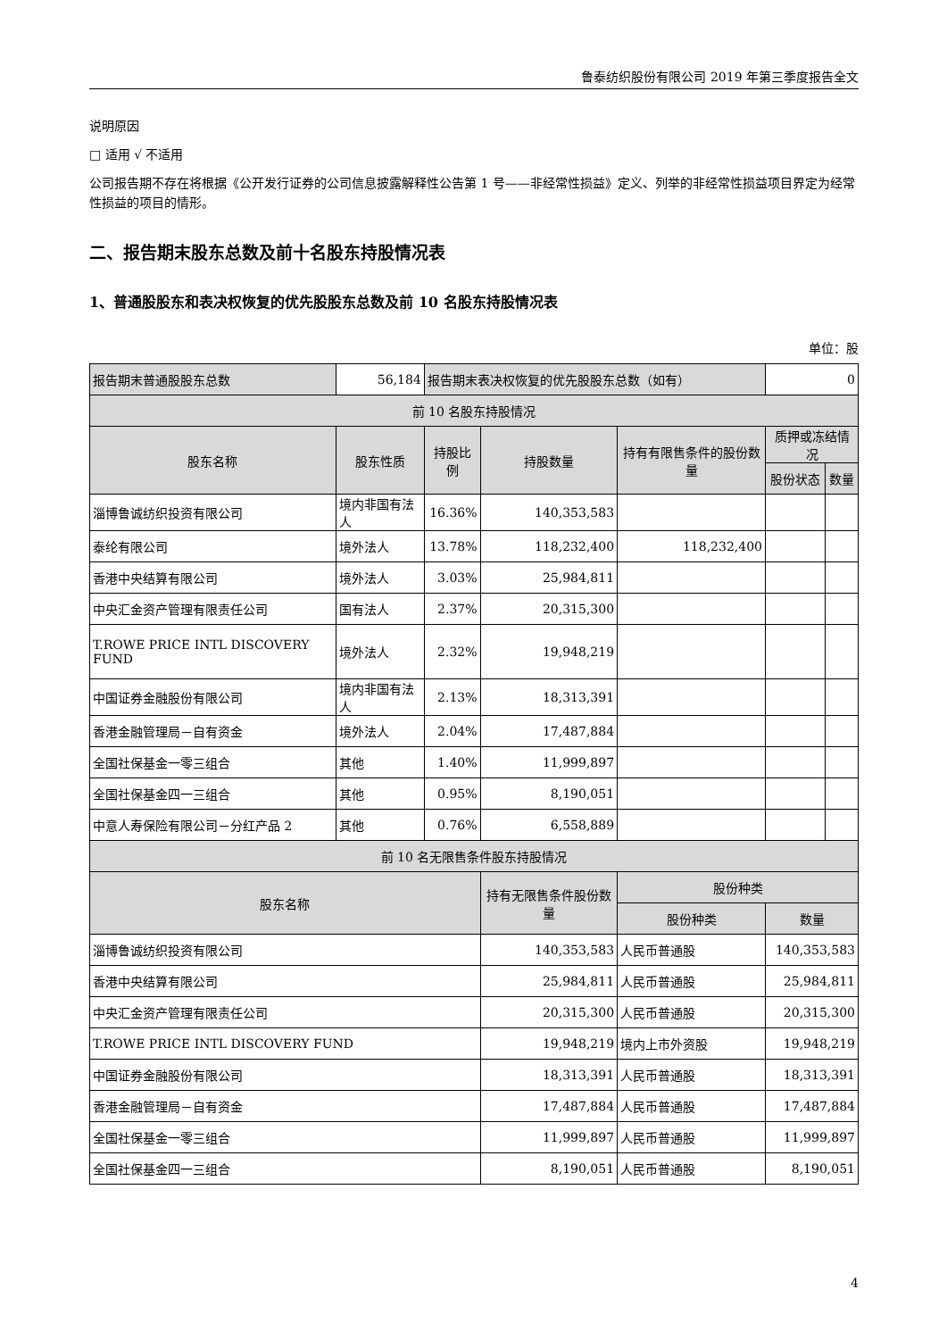鲁泰纺织股份有限公司 2019 年第三季度报告全文
说明原因
□ 适用 √ 不适用
公司报告期不存在将根据《公开发行证券的公司信息披露解释性公告第 1 号——非经常性损益》定义、列举的非经常性损益项目界定为经常性损益的项目的情形。
二、报告期末股东总数及前十名股东持股情况表
1、普通股股东和表决权恢复的优先股股东总数及前 10 名股东持股情况表
单位：股
| 报告期末普通股股东总数 | 56,184 | 报告期末表决权恢复的优先股股东总数（如有） | | | | 0 | |
| 前 10 名股东持股情况 | | | | | | | |
| 股东名称 | 股东性质 | 持股比例 | 持股数量 | 持有有限售条件的股份数量 | | 质押或冻结情况 | |
| | | | | | | 股份状态 | 数量 |
| 淄博鲁诚纺织投资有限公司 | 境内非国有法人 | 16.36% | 140,353,583 | | | | |
| 泰纶有限公司 | 境外法人 | 13.78% | 118,232,400 | 118,232,400 | | | |
| 香港中央结算有限公司 | 境外法人 | 3.03% | 25,984,811 | | | | |
| 中央汇金资产管理有限责任公司 | 国有法人 | 2.37% | 20,315,300 | | | | |
| T.ROWE PRICE INTL DISCOVERY FUND | 境外法人 | 2.32% | 19,948,219 | | | | |
| 中国证券金融股份有限公司 | 境内非国有法人 | 2.13% | 18,313,391 | | | | |
| 香港金融管理局－自有资金 | 境外法人 | 2.04% | 17,487,884 | | | | |
| 全国社保基金一零三组合 | 其他 | 1.40% | 11,999,897 | | | | |
| 全国社保基金四一三组合 | 其他 | 0.95% | 8,190,051 | | | | |
| 中意人寿保险有限公司－分红产品 2 | 其他 | 0.76% | 6,558,889 | | | | |
| 前 10 名无限售条件股东持股情况 | | | | | | | |
| 股东名称 | | | 持有无限售条件股份数量 | | 股份种类 | | |
| | | | | | 股份种类 | 数量 | |
| 淄博鲁诚纺织投资有限公司 | | | 140,353,583 | | 人民币普通股 | 140,353,583 | |
| 香港中央结算有限公司 | | | 25,984,811 | | 人民币普通股 | 25,984,811 | |
| 中央汇金资产管理有限责任公司 | | | 20,315,300 | | 人民币普通股 | 20,315,300 | |
| T.ROWE PRICE INTL DISCOVERY FUND | | | 19,948,219 | | 境内上市外资股 | 19,948,219 | |
| 中国证券金融股份有限公司 | | | 18,313,391 | | 人民币普通股 | 18,313,391 | |
| 香港金融管理局－自有资金 | | | 17,487,884 | | 人民币普通股 | 17,487,884 | |
| 全国社保基金一零三组合 | | | 11,999,897 | | 人民币普通股 | 11,999,897 | |
| 全国社保基金四一三组合 | | | 8,190,051 | | 人民币普通股 | 8,190,051 | |
4